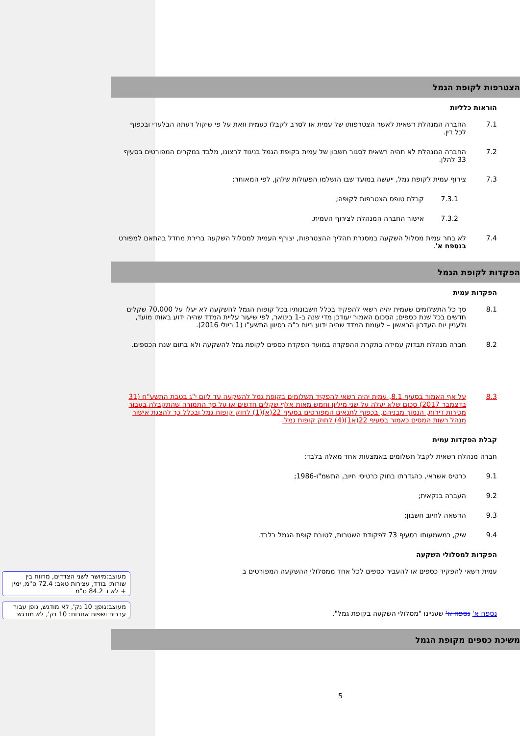הצטרפות לקופת הגמל
הוראות כלליות
7.1 החברה המנהלת רשאית לאשר הצטרפותו של עמית או לסרב לקבלו כעמית וזאת על פי שיקול דעתה הבלעדי ובכפוף לכל דין.
7.2 החברה המנהלת לא תהיה רשאית לסגור חשבון של עמית בקופת הגמל בניגוד לרצונו, מלבד במקרים המפורטים בסעיף 33 להלן.
7.3 צירוף עמית לקופת גמל, ייעשה במועד שבו הושלמו הפעולות שלהן, לפי המאוחר;
7.3.1 קבלת טופס הצטרפות לקופה;
7.3.2 אישור החברה המנהלת לצירוף העמית.
7.4 לא בחר עמית מסלול השקעה במסגרת תהליך ההצטרפות, יצורף העמית למסלול השקעה ברירת מחדל בהתאם למפורט בנספח א'.
הפקדות לקופת הגמל
הפקדות עמית
8.1 סך כל התשלומים שעמית יהיה רשאי להפקיד בכלל חשבונותיו בכל קופות הגמל להשקעה לא יעלו על 70,000 שקלים חדשים בכל שנת כספים; הסכום האמור יעודכן מדי שנה ב-1 בינואר, לפי שיעור עליית המדד שהיה ידוע באותו מועד, ולעניין יום העדכון הראשון – לעומת המדד שהיה ידוע ביום כ"ה בסיוון התשע"ו (1 ביולי 2016).
8.2 חברה מנהלת תבדוק עמידה בתקרת ההפקדה במועד הפקדת כספים לקופת גמל להשקעה ולא בתום שנת הכספים.
8.3 על אף האמור בסעיף 8.1, עמית יהיה רשאי להפקיד תשלומים בקופת גמל להשקעה עד ליום י"ג בטבת התשע"ח (31 בדצמבר 2017) סכום שלא יעלה על שני מיליון וחמש מאות אלף שקלים חדשים או על סך התמורה שהתקבלה בעבור מכירות דירות, הנמוך מבניהם, בכפוף לתנאים המפורטים בסעיף 22(א)(1) לחוק קופות גמל ובכלל כך להצגת אישור מנהל רשות המסים כאמור בסעיף 22(א1)(4) לחוק קופות גמל.
קבלת הפקדות עמית
חברה מנהלת רשאית לקבל תשלומים באמצעות אחד מאלה בלבד:
9.1 כרטיס אשראי, כהגדרתו בחוק כרטיסי חיוב, התשמ"ו-1986;
9.2 העברה בנקאית;
9.3 הרשאה לחיוב חשבון;
9.4 שיק, כמשמעותו בסעיף 73 לפקודת השטרות, לטובת קופת הגמל בלבד.
הפקדות למסלולי השקעה
עמית רשאי להפקיד כספים או להעביר כספים לכל אחד ממסלולי ההשקעה המפורטים ב
נספח א' נספח א' שעניינו "מסלולי השקעה בקופת גמל".
משיכת כספים מקופת הגמל
מעוצב:מיושר לשני הצדדים, מרווח בין שורות: בודד, עצירות טאב: 72.4 ס"מ, ימין + לא ב 84.2 ס"מ
מעוצב:גופן: 10 נק', לא מודגש, גופן עבור עברית ושפות אחרות: 10 נק', לא מודגש
5